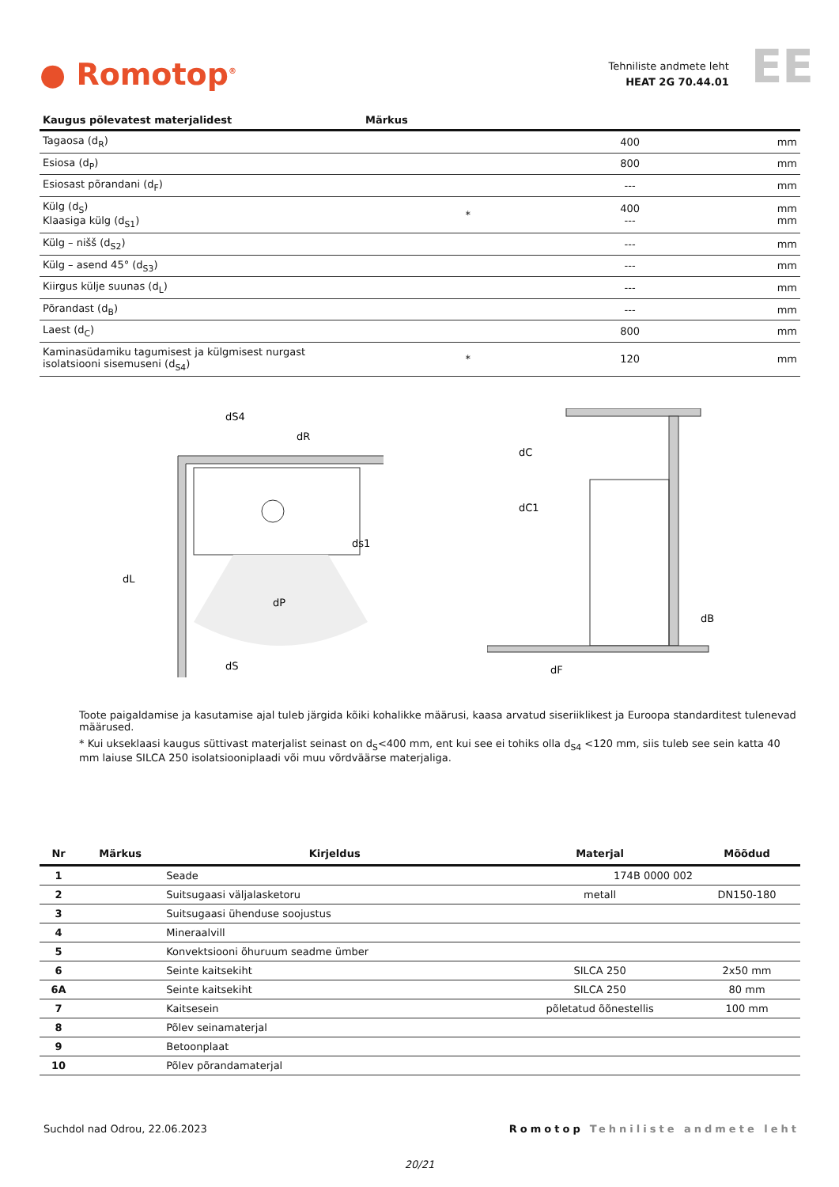● Romotop<sup>®</sup>
Tehniliste andmete leht
HEAT 2G 70.44.01
EE
| Kaugus põlevatest materjalidest | Märkus | | |
| --- | --- | --- | --- |
| Tagaosa (d<sub>R</sub>) | | 400 | mm |
| Esiosa (d<sub>P</sub>) | | 800 | mm |
| Esiosast põrandani (d<sub>F</sub>) | | --- | mm |
| Külg (d<sub>S</sub>) Klaasiga külg (d<sub>S1</sub>) | * | 400 --- | mm mm |
| Külg – nišš (d<sub>S2</sub>) | | --- | mm |
| Külg – asend 45° (d<sub>S3</sub>) | | --- | mm |
| Kiirgus külje suunas (d<sub>L</sub>) | | --- | mm |
| Põrandast (d<sub>B</sub>) | | --- | mm |
| Laest (d<sub>C</sub>) | | 800 | mm |
| Kaminasüdamiku tagumisest ja külgmisest nurgast isolatsiooni sisemuseni (d<sub>S4</sub>) | * | 120 | mm |
ds1
dP
dL
dR
dS4
dS
dC
dC1
dB
dF
Toote paigaldamise ja kasutamise ajal tuleb järgida kõiki kohalikke määrusi, kaasa arvatud siseriiklikest ja Euroopa standarditest tulenevad määrused.
* Kui ukseklaasi kaugus süttivast materjalist seinast on d<sub>S</sub><400 mm, ent kui see ei tohiks olla d<sub>S4</sub> <120 mm, siis tuleb see sein katta 40 mm laiuse SILCA 250 isolatsiooniplaadi või muu võrdväärse materjaliga.
| Nr | Märkus | Kirjeldus | Materjal | Mõõdud |
| --- | --- | --- | --- | --- |
| 1 | | Seade | 174B 0000 002 | |
| 2 | | Suitsugaasi väljalasketoru | metall | DN150-180 |
| 3 | | Suitsugaasi ühenduse soojustus | | |
| 4 | | Mineraalvill | | |
| 5 | | Konvektsiooni õhuruum seadme ümber | | |
| 6 | | Seinte kaitsekiht | SILCA 250 | 2x50 mm |
| 6A | | Seinte kaitsekiht | SILCA 250 | 80 mm |
| 7 | | Kaitsesein | põletatud õõnestellis | 100 mm |
| 8 | | Põlev seinamaterjal | | |
| 9 | | Betoonplaat | | |
| 10 | | Põlev põrandamaterjal | | |
Suchdol nad Odrou, 22.06.2023 Romotop Tehniliste andmete leht
20/21